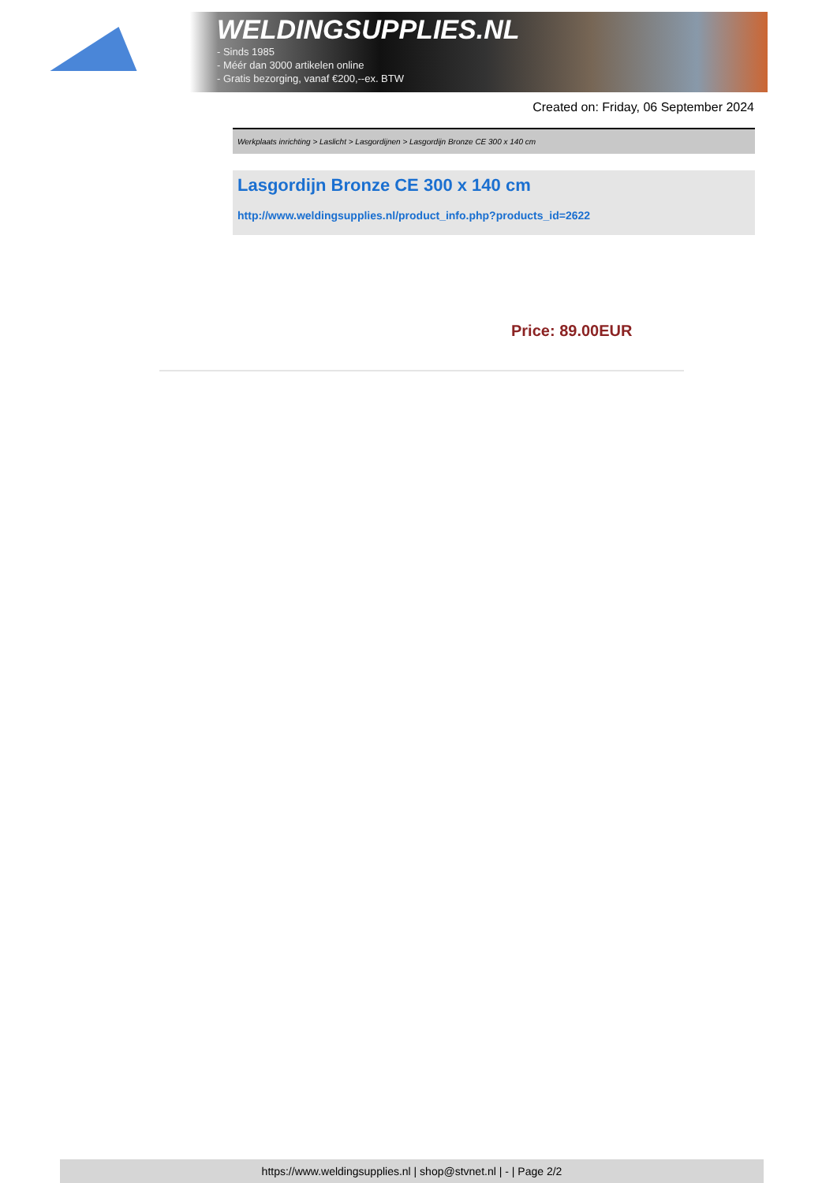WELDINGSUPPLIES.NL
- Sinds 1985
- Méér dan 3000 artikelen online
- Gratis bezorging, vanaf €200,--ex. BTW
Created on: Friday, 06 September 2024
Werkplaats inrichting > Laslicht > Lasgordijnen > Lasgordijn Bronze CE 300 x 140 cm
Lasgordijn Bronze CE 300 x 140 cm
http://www.weldingsupplies.nl/product_info.php?products_id=2622
Price: 89.00EUR
https://www.weldingsupplies.nl | shop@stvnet.nl | - | Page 2/2